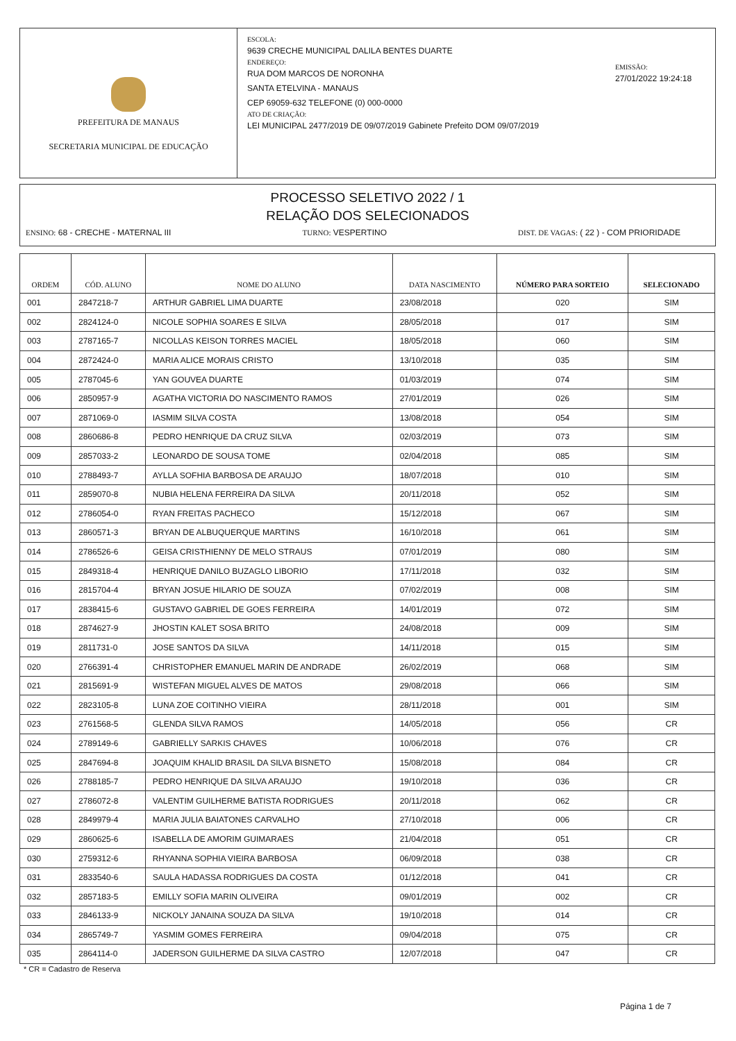PREFEITURA DE MANAUS
SECRETARIA MUNICIPAL DE EDUCAÇÃO
ESCOLA:
9639 CRECHE MUNICIPAL DALILA BENTES DUARTE
ENDEREÇO:
RUA DOM MARCOS DE NORONHA
SANTA ETELVINA - MANAUS
CEP 69059-632 TELEFONE (0) 000-0000
ATO DE CRIAÇÃO:
LEI MUNICIPAL 2477/2019 DE 09/07/2019 Gabinete Prefeito DOM 09/07/2019
EMISSÃO:
27/01/2022 19:24:18
PROCESSO SELETIVO 2022 / 1
RELAÇÃO DOS SELECIONADOS
ENSINO: 68 - CRECHE - MATERNAL III TURNO: VESPERTINO DIST. DE VAGAS: ( 22 ) - COM PRIORIDADE
| ORDEM | CÓD. ALUNO | NOME DO ALUNO | DATA NASCIMENTO | NÚMERO PARA SORTEIO | SELECIONADO |
| --- | --- | --- | --- | --- | --- |
| 001 | 2847218-7 | ARTHUR GABRIEL LIMA DUARTE | 23/08/2018 | 020 | SIM |
| 002 | 2824124-0 | NICOLE SOPHIA SOARES E SILVA | 28/05/2018 | 017 | SIM |
| 003 | 2787165-7 | NICOLLAS KEISON TORRES MACIEL | 18/05/2018 | 060 | SIM |
| 004 | 2872424-0 | MARIA ALICE MORAIS CRISTO | 13/10/2018 | 035 | SIM |
| 005 | 2787045-6 | YAN GOUVEA DUARTE | 01/03/2019 | 074 | SIM |
| 006 | 2850957-9 | AGATHA VICTORIA DO NASCIMENTO RAMOS | 27/01/2019 | 026 | SIM |
| 007 | 2871069-0 | IASMIM SILVA COSTA | 13/08/2018 | 054 | SIM |
| 008 | 2860686-8 | PEDRO HENRIQUE DA CRUZ SILVA | 02/03/2019 | 073 | SIM |
| 009 | 2857033-2 | LEONARDO DE SOUSA TOME | 02/04/2018 | 085 | SIM |
| 010 | 2788493-7 | AYLLA SOFHIA BARBOSA DE ARAUJO | 18/07/2018 | 010 | SIM |
| 011 | 2859070-8 | NUBIA HELENA FERREIRA DA SILVA | 20/11/2018 | 052 | SIM |
| 012 | 2786054-0 | RYAN FREITAS PACHECO | 15/12/2018 | 067 | SIM |
| 013 | 2860571-3 | BRYAN DE ALBUQUERQUE MARTINS | 16/10/2018 | 061 | SIM |
| 014 | 2786526-6 | GEISA CRISTHIENNY DE MELO STRAUS | 07/01/2019 | 080 | SIM |
| 015 | 2849318-4 | HENRIQUE DANILO BUZAGLO LIBORIO | 17/11/2018 | 032 | SIM |
| 016 | 2815704-4 | BRYAN JOSUE HILARIO DE SOUZA | 07/02/2019 | 008 | SIM |
| 017 | 2838415-6 | GUSTAVO GABRIEL DE GOES FERREIRA | 14/01/2019 | 072 | SIM |
| 018 | 2874627-9 | JHOSTIN KALET SOSA BRITO | 24/08/2018 | 009 | SIM |
| 019 | 2811731-0 | JOSE SANTOS DA SILVA | 14/11/2018 | 015 | SIM |
| 020 | 2766391-4 | CHRISTOPHER EMANUEL MARIN DE ANDRADE | 26/02/2019 | 068 | SIM |
| 021 | 2815691-9 | WISTEFAN MIGUEL ALVES DE MATOS | 29/08/2018 | 066 | SIM |
| 022 | 2823105-8 | LUNA ZOE COITINHO VIEIRA | 28/11/2018 | 001 | SIM |
| 023 | 2761568-5 | GLENDA SILVA RAMOS | 14/05/2018 | 056 | CR |
| 024 | 2789149-6 | GABRIELLY SARKIS CHAVES | 10/06/2018 | 076 | CR |
| 025 | 2847694-8 | JOAQUIM KHALID BRASIL DA SILVA BISNETO | 15/08/2018 | 084 | CR |
| 026 | 2788185-7 | PEDRO HENRIQUE DA SILVA ARAUJO | 19/10/2018 | 036 | CR |
| 027 | 2786072-8 | VALENTIM GUILHERME BATISTA RODRIGUES | 20/11/2018 | 062 | CR |
| 028 | 2849979-4 | MARIA JULIA BAIATONES CARVALHO | 27/10/2018 | 006 | CR |
| 029 | 2860625-6 | ISABELLA DE AMORIM GUIMARAES | 21/04/2018 | 051 | CR |
| 030 | 2759312-6 | RHYANNA SOPHIA VIEIRA BARBOSA | 06/09/2018 | 038 | CR |
| 031 | 2833540-6 | SAULA HADASSA RODRIGUES DA COSTA | 01/12/2018 | 041 | CR |
| 032 | 2857183-5 | EMILLY SOFIA MARIN OLIVEIRA | 09/01/2019 | 002 | CR |
| 033 | 2846133-9 | NICKOLY JANAINA SOUZA DA SILVA | 19/10/2018 | 014 | CR |
| 034 | 2865749-7 | YASMIM GOMES FERREIRA | 09/04/2018 | 075 | CR |
| 035 | 2864114-0 | JADERSON GUILHERME DA SILVA CASTRO | 12/07/2018 | 047 | CR |
* CR = Cadastro de Reserva
Página 1 de 7